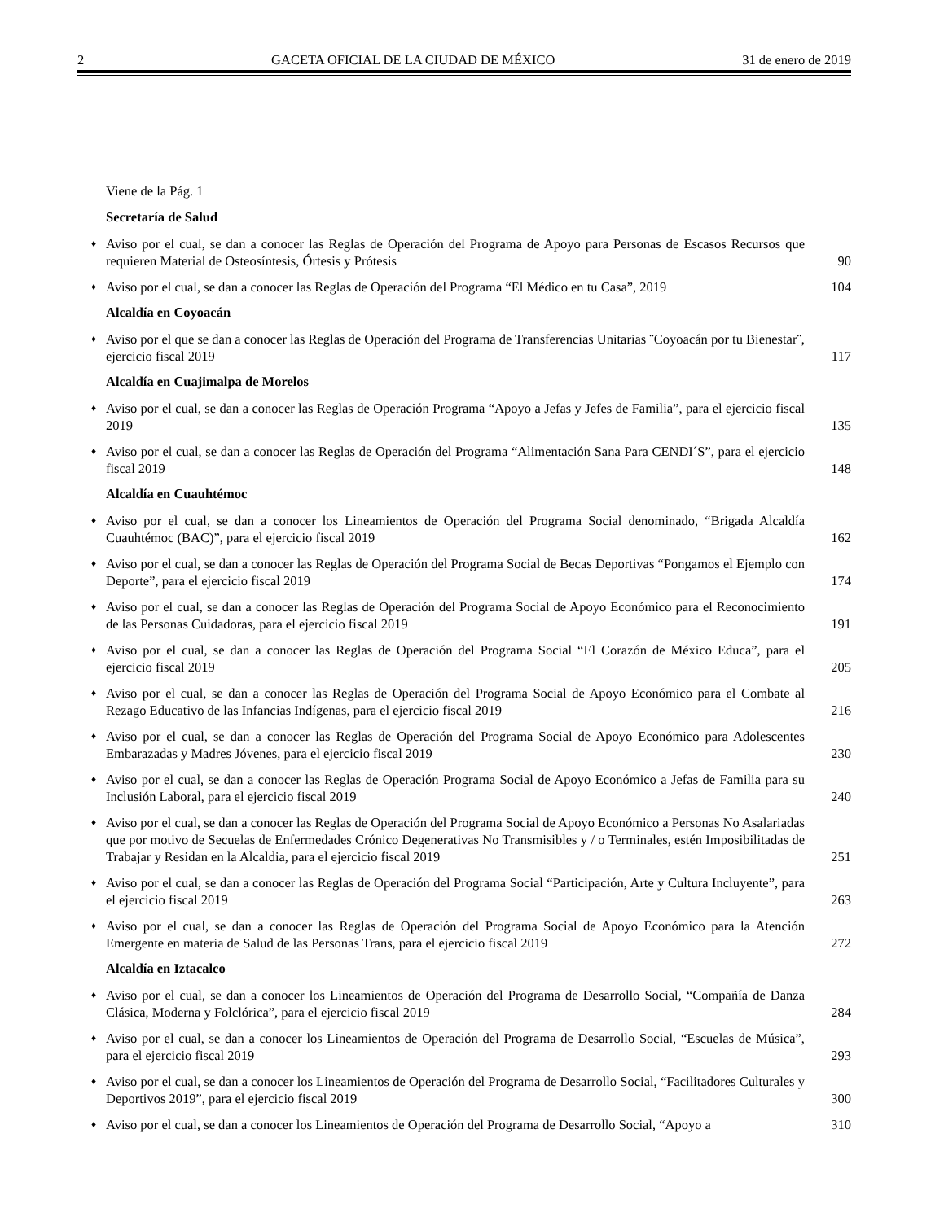2 GACETA OFICIAL DE LA CIUDAD DE MÉXICO 31 de enero de 2019
Viene de la Pág. 1
Secretaría de Salud
♦ Aviso por el cual, se dan a conocer las Reglas de Operación del Programa de Apoyo para Personas de Escasos Recursos que requieren Material de Osteosíntesis, Órtesis y Prótesis 90
♦ Aviso por el cual, se dan a conocer las Reglas de Operación del Programa “El Médico en tu Casa”, 2019 104
Alcaldía en Coyoacán
♦ Aviso por el que se dan a conocer las Reglas de Operación del Programa de Transferencias Unitarias ¨Coyoacán por tu Bienestar¨, ejercicio fiscal 2019 117
Alcaldía en Cuajimalpa de Morelos
♦ Aviso por el cual, se dan a conocer las Reglas de Operación Programa “Apoyo a Jefas y Jefes de Familia”, para el ejercicio fiscal 2019 135
♦ Aviso por el cual, se dan a conocer las Reglas de Operación del Programa “Alimentación Sana Para CENDI´S”, para el ejercicio fiscal 2019 148
Alcaldía en Cuauhtémoc
♦ Aviso por el cual, se dan a conocer los Lineamientos de Operación del Programa Social denominado, “Brigada Alcaldía Cuauhtémoc (BAC)”, para el ejercicio fiscal 2019 162
♦ Aviso por el cual, se dan a conocer las Reglas de Operación del Programa Social de Becas Deportivas “Pongamos el Ejemplo con Deporte”, para el ejercicio fiscal 2019 174
♦ Aviso por el cual, se dan a conocer las Reglas de Operación del Programa Social de Apoyo Económico para el Reconocimiento de las Personas Cuidadoras, para el ejercicio fiscal 2019 191
♦ Aviso por el cual, se dan a conocer las Reglas de Operación del Programa Social “El Corazón de México Educa”, para el ejercicio fiscal 2019 205
♦ Aviso por el cual, se dan a conocer las Reglas de Operación del Programa Social de Apoyo Económico para el Combate al Rezago Educativo de las Infancias Indígenas, para el ejercicio fiscal 2019 216
♦ Aviso por el cual, se dan a conocer las Reglas de Operación del Programa Social de Apoyo Económico para Adolescentes Embarazadas y Madres Jóvenes, para el ejercicio fiscal 2019 230
♦ Aviso por el cual, se dan a conocer las Reglas de Operación Programa Social de Apoyo Económico a Jefas de Familia para su Inclusión Laboral, para el ejercicio fiscal 2019 240
♦ Aviso por el cual, se dan a conocer las Reglas de Operación del Programa Social de Apoyo Económico a Personas No Asalariadas que por motivo de Secuelas de Enfermedades Crónico Degenerativas No Transmisibles y / o Terminales, estén Imposibilitadas de Trabajar y Residan en la Alcaldia, para el ejercicio fiscal 2019 251
♦ Aviso por el cual, se dan a conocer las Reglas de Operación del Programa Social “Participación, Arte y Cultura Incluyente”, para el ejercicio fiscal 2019 263
♦ Aviso por el cual, se dan a conocer las Reglas de Operación del Programa Social de Apoyo Económico para la Atención Emergente en materia de Salud de las Personas Trans, para el ejercicio fiscal 2019 272
Alcaldía en Iztacalco
♦ Aviso por el cual, se dan a conocer los Lineamientos de Operación del Programa de Desarrollo Social, “Compañía de Danza Clásica, Moderna y Folclórica”, para el ejercicio fiscal 2019 284
♦ Aviso por el cual, se dan a conocer los Lineamientos de Operación del Programa de Desarrollo Social, “Escuelas de Música”, para el ejercicio fiscal 2019 293
♦ Aviso por el cual, se dan a conocer los Lineamientos de Operación del Programa de Desarrollo Social, “Facilitadores Culturales y Deportivos 2019”, para el ejercicio fiscal 2019 300
♦ Aviso por el cual, se dan a conocer los Lineamientos de Operación del Programa de Desarrollo Social, “Apoyo a 310